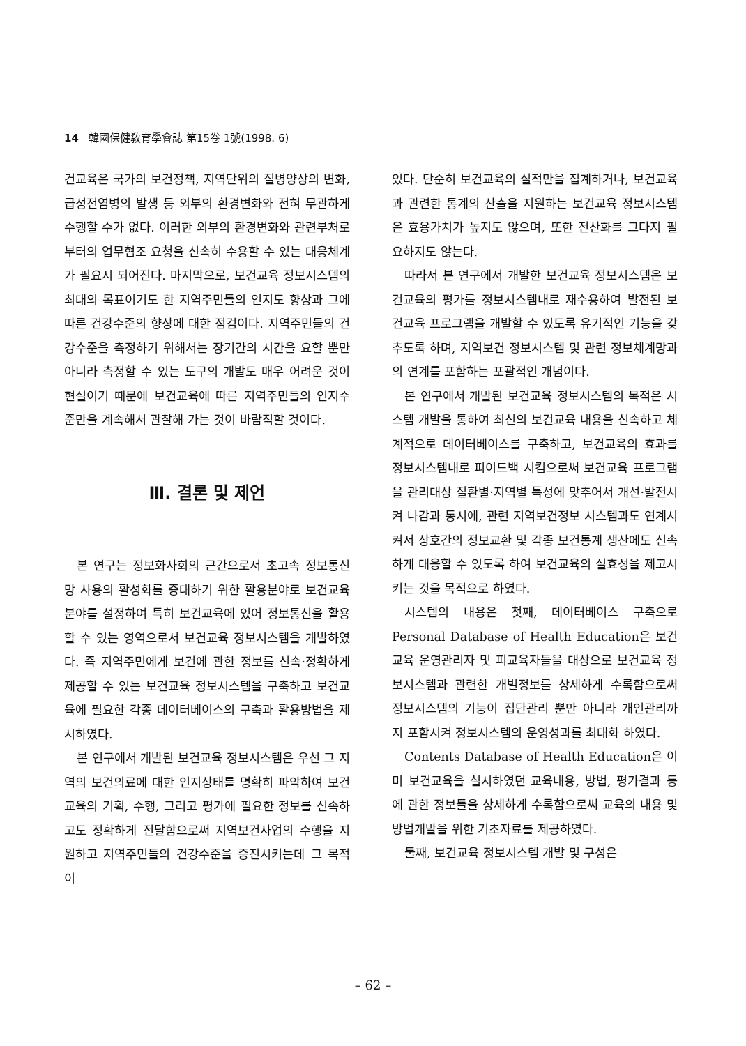14 韓國保健敎育學會誌 第15卷 1號(1998. 6)
건교육은 국가의 보건정책, 지역단위의 질병양상의 변화, 급성전염병의 발생 등 외부의 환경변화와 전혀 무관하게 수행할 수가 없다. 이러한 외부의 환경변화와 관련부처로부터의 업무협조 요청을 신속히 수용할 수 있는 대응체계가 필요시 되어진다. 마지막으로, 보건교육 정보시스템의 최대의 목표이기도 한 지역주민들의 인지도 향상과 그에 따른 건강수준의 향상에 대한 점검이다. 지역주민들의 건강수준을 측정하기 위해서는 장기간의 시간을 요할 뿐만 아니라 측정할 수 있는 도구의 개발도 매우 어려운 것이 현실이기 때문에 보건교육에 따른 지역주민들의 인지수준만을 계속해서 관찰해 가는 것이 바람직할 것이다.
Ⅲ. 결론 및 제언
본 연구는 정보화사회의 근간으로서 초고속 정보통신망 사용의 활성화를 증대하기 위한 활용분야로 보건교육 분야를 설정하여 특히 보건교육에 있어 정보통신을 활용할 수 있는 영역으로서 보건교육 정보시스템을 개발하였다. 즉 지역주민에게 보건에 관한 정보를 신속·정확하게 제공할 수 있는 보건교육 정보시스템을 구축하고 보건교육에 필요한 각종 데이터베이스의 구축과 활용방법을 제시하였다.
본 연구에서 개발된 보건교육 정보시스템은 우선 그 지역의 보건의료에 대한 인지상태를 명확히 파악하여 보건교육의 기획, 수행, 그리고 평가에 필요한 정보를 신속하고도 정확하게 전달함으로써 지역보건사업의 수행을 지원하고 지역주민들의 건강수준을 증진시키는데 그 목적이
있다. 단순히 보건교육의 실적만을 집계하거나, 보건교육과 관련한 통계의 산출을 지원하는 보건교육 정보시스템은 효용가치가 높지도 않으며, 또한 전산화를 그다지 필요하지도 않는다.
따라서 본 연구에서 개발한 보건교육 정보시스템은 보건교육의 평가를 정보시스템내로 재수용하여 발전된 보건교육 프로그램을 개발할 수 있도록 유기적인 기능을 갖추도록 하며, 지역보건 정보시스템 및 관련 정보체계망과의 연계를 포함하는 포괄적인 개념이다.
본 연구에서 개발된 보건교육 정보시스템의 목적은 시스템 개발을 통하여 최신의 보건교육 내용을 신속하고 체계적으로 데이터베이스를 구축하고, 보건교육의 효과를 정보시스템내로 피이드백 시킴으로써 보건교육 프로그램을 관리대상 질환별·지역별 특성에 맞추어서 개선·발전시켜 나감과 동시에, 관련 지역보건정보 시스템과도 연계시켜서 상호간의 정보교환 및 각종 보건통계 생산에도 신속하게 대응할 수 있도록 하여 보건교육의 실효성을 제고시키는 것을 목적으로 하였다.
시스템의 내용은 첫째, 데이터베이스 구축으로 Personal Database of Health Education은 보건교육 운영관리자 및 피교육자들을 대상으로 보건교육 정보시스템과 관련한 개별정보를 상세하게 수록함으로써 정보시스템의 기능이 집단관리 뿐만 아니라 개인관리까지 포함시켜 정보시스템의 운영성과를 최대화 하였다.
Contents Database of Health Education은 이미 보건교육을 실시하였던 교육내용, 방법, 평가결과 등에 관한 정보들을 상세하게 수록함으로써 교육의 내용 및 방법개발을 위한 기초자료를 제공하였다.
둘째, 보건교육 정보시스템 개발 및 구성은
– 62 –